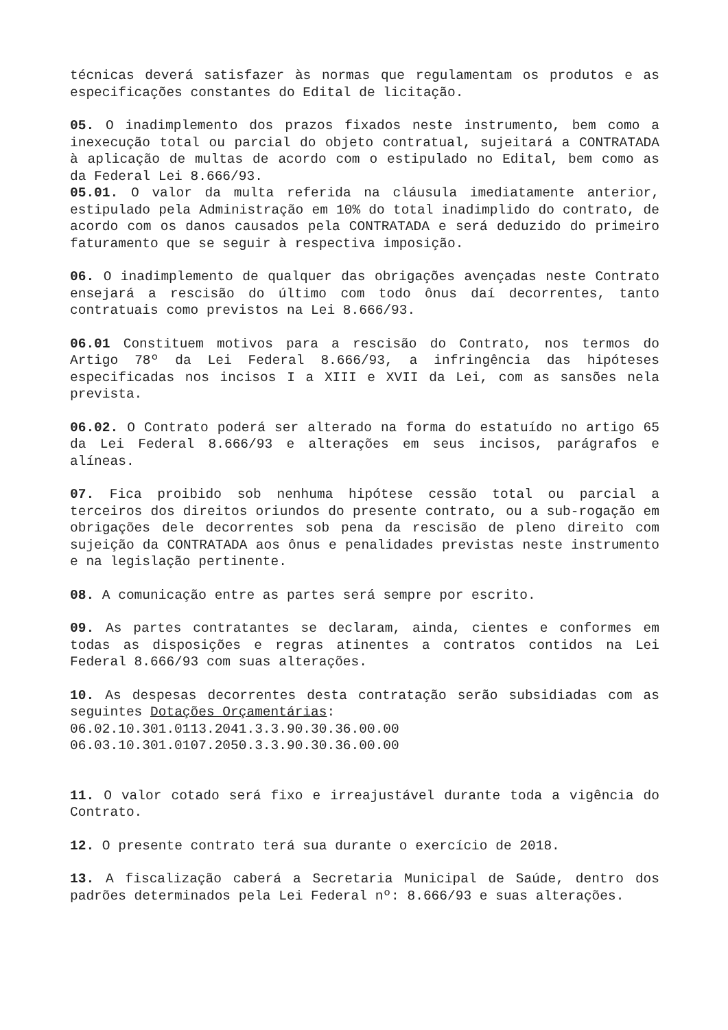técnicas deverá satisfazer às normas que regulamentam os produtos e as especificações constantes do Edital de licitação.
05. O inadimplemento dos prazos fixados neste instrumento, bem como a inexecução total ou parcial do objeto contratual, sujeitará a CONTRATADA à aplicação de multas de acordo com o estipulado no Edital, bem como as da Federal Lei 8.666/93.
05.01. O valor da multa referida na cláusula imediatamente anterior, estipulado pela Administração em 10% do total inadimplido do contrato, de acordo com os danos causados pela CONTRATADA e será deduzido do primeiro faturamento que se seguir à respectiva imposição.
06. O inadimplemento de qualquer das obrigações avençadas neste Contrato ensejará a rescisão do último com todo ônus daí decorrentes, tanto contratuais como previstos na Lei 8.666/93.
06.01 Constituem motivos para a rescisão do Contrato, nos termos do Artigo 78º da Lei Federal 8.666/93, a infringência das hipóteses especificadas nos incisos I a XIII e XVII da Lei, com as sansões nela prevista.
06.02. O Contrato poderá ser alterado na forma do estatuído no artigo 65 da Lei Federal 8.666/93 e alterações em seus incisos, parágrafos e alíneas.
07. Fica proibido sob nenhuma hipótese cessão total ou parcial a terceiros dos direitos oriundos do presente contrato, ou a sub-rogação em obrigações dele decorrentes sob pena da rescisão de pleno direito com sujeição da CONTRATADA aos ônus e penalidades previstas neste instrumento e na legislação pertinente.
08. A comunicação entre as partes será sempre por escrito.
09. As partes contratantes se declaram, ainda, cientes e conformes em todas as disposições e regras atinentes a contratos contidos na Lei Federal 8.666/93 com suas alterações.
10. As despesas decorrentes desta contratação serão subsidiadas com as seguintes Dotações Orçamentárias:
06.02.10.301.0113.2041.3.3.90.30.36.00.00
06.03.10.301.0107.2050.3.3.90.30.36.00.00
11. O valor cotado será fixo e irreajustável durante toda a vigência do Contrato.
12. O presente contrato terá sua durante o exercício de 2018.
13. A fiscalização caberá a Secretaria Municipal de Saúde, dentro dos padrões determinados pela Lei Federal nº: 8.666/93 e suas alterações.